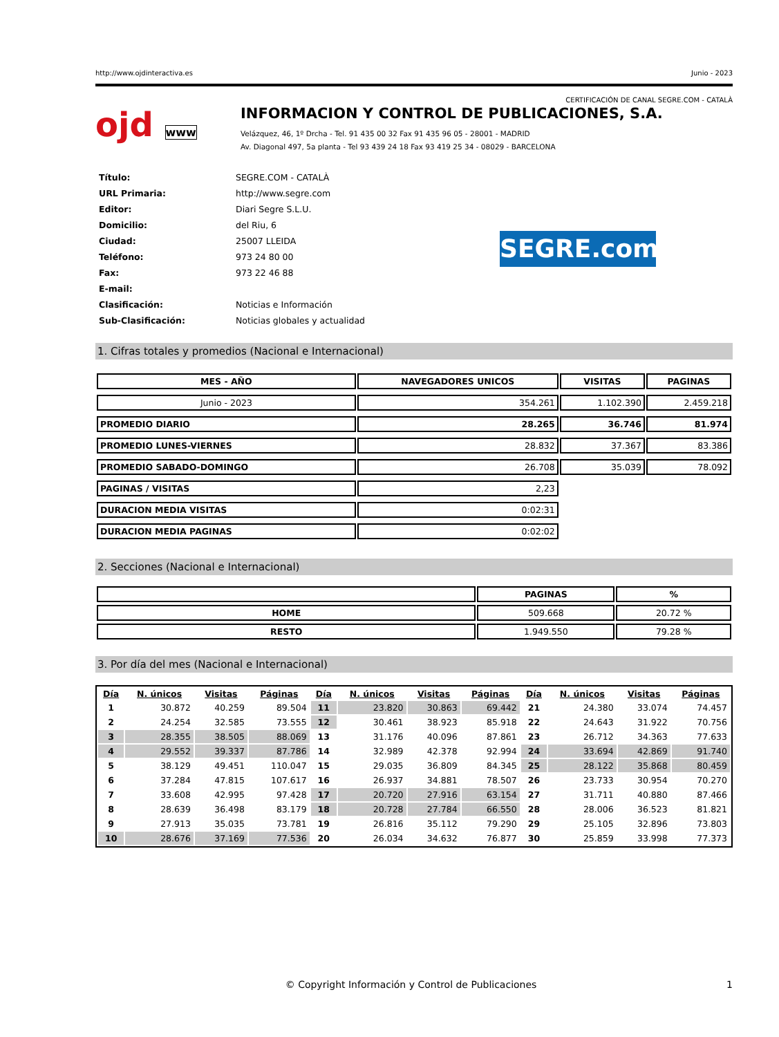http://www.ojdinteractiva.es Junio - 2023
CERTIFICACIÓN DE CANAL SEGRE.COM - CATALÀ
ojd www
INFORMACION Y CONTROL DE PUBLICACIONES, S.A.
Velázquez, 46, 1º Drcha - Tel. 91 435 00 32 Fax 91 435 96 05 - 28001 - MADRID
Av. Diagonal 497, 5a planta - Tel 93 439 24 18 Fax 93 419 25 34 - 08029 - BARCELONA
| Título: | SEGRE.COM - CATALÀ |
| URL Primaria: | http://www.segre.com |
| Editor: | Diari Segre S.L.U. |
| Domicilio: | del Riu, 6 |
| Ciudad: | 25007 LLEIDA |
| Teléfono: | 973 24 80 00 |
| Fax: | 973 22 46 88 |
| E-mail: | |
| Clasificación: | Noticias e Información |
| Sub-Clasificación: | Noticias globales y actualidad |
SEGRE.com
1. Cifras totales y promedios (Nacional e Internacional)
| MES - AÑO | NAVEGADORES UNICOS | VISITAS | PAGINAS |
| --- | --- | --- | --- |
| Junio - 2023 | 354.261 | 1.102.390 | 2.459.218 |
| PROMEDIO DIARIO | 28.265 | 36.746 | 81.974 |
| PROMEDIO LUNES-VIERNES | 28.832 | 37.367 | 83.386 |
| PROMEDIO SABADO-DOMINGO | 26.708 | 35.039 | 78.092 |
| PAGINAS / VISITAS | 2,23 | | |
| DURACION MEDIA VISITAS | 0:02:31 | | |
| DURACION MEDIA PAGINAS | 0:02:02 | | |
2. Secciones (Nacional e Internacional)
| | PAGINAS | % |
| --- | --- | --- |
| HOME | 509.668 | 20.72 % |
| RESTO | 1.949.550 | 79.28 % |
3. Por día del mes (Nacional e Internacional)
| Día | N. únicos | Visitas | Páginas | Día | N. únicos | Visitas | Páginas | Día | N. únicos | Visitas | Páginas |
| --- | --- | --- | --- | --- | --- | --- | --- | --- | --- | --- | --- |
| 1 | 30.872 | 40.259 | 89.504 | 11 | 23.820 | 30.863 | 69.442 | 21 | 24.380 | 33.074 | 74.457 |
| 2 | 24.254 | 32.585 | 73.555 | 12 | 30.461 | 38.923 | 85.918 | 22 | 24.643 | 31.922 | 70.756 |
| 3 | 28.355 | 38.505 | 88.069 | 13 | 31.176 | 40.096 | 87.861 | 23 | 26.712 | 34.363 | 77.633 |
| 4 | 29.552 | 39.337 | 87.786 | 14 | 32.989 | 42.378 | 92.994 | 24 | 33.694 | 42.869 | 91.740 |
| 5 | 38.129 | 49.451 | 110.047 | 15 | 29.035 | 36.809 | 84.345 | 25 | 28.122 | 35.868 | 80.459 |
| 6 | 37.284 | 47.815 | 107.617 | 16 | 26.937 | 34.881 | 78.507 | 26 | 23.733 | 30.954 | 70.270 |
| 7 | 33.608 | 42.995 | 97.428 | 17 | 20.720 | 27.916 | 63.154 | 27 | 31.711 | 40.880 | 87.466 |
| 8 | 28.639 | 36.498 | 83.179 | 18 | 20.728 | 27.784 | 66.550 | 28 | 28.006 | 36.523 | 81.821 |
| 9 | 27.913 | 35.035 | 73.781 | 19 | 26.816 | 35.112 | 79.290 | 29 | 25.105 | 32.896 | 73.803 |
| 10 | 28.676 | 37.169 | 77.536 | 20 | 26.034 | 34.632 | 76.877 | 30 | 25.859 | 33.998 | 77.373 |
© Copyright Información y Control de Publicaciones 1